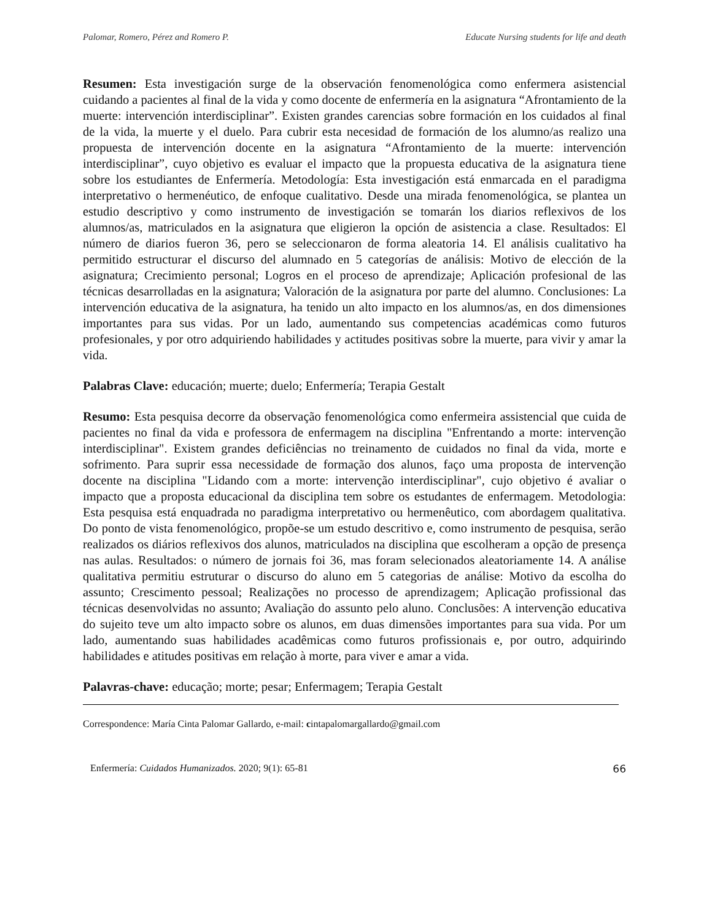Palomar, Romero, Pérez and Romero P. Educate Nursing students for life and death
Resumen: Esta investigación surge de la observación fenomenológica como enfermera asistencial cuidando a pacientes al final de la vida y como docente de enfermería en la asignatura “Afrontamiento de la muerte: intervención interdisciplinar”. Existen grandes carencias sobre formación en los cuidados al final de la vida, la muerte y el duelo. Para cubrir esta necesidad de formación de los alumno/as realizo una propuesta de intervención docente en la asignatura “Afrontamiento de la muerte: intervención interdisciplinar”, cuyo objetivo es evaluar el impacto que la propuesta educativa de la asignatura tiene sobre los estudiantes de Enfermería. Metodología: Esta investigación está enmarcada en el paradigma interpretativo o hermenéutico, de enfoque cualitativo. Desde una mirada fenomenológica, se plantea un estudio descriptivo y como instrumento de investigación se tomarán los diarios reflexivos de los alumnos/as, matriculados en la asignatura que eligieron la opción de asistencia a clase. Resultados: El número de diarios fueron 36, pero se seleccionaron de forma aleatoria 14. El análisis cualitativo ha permitido estructurar el discurso del alumnado en 5 categorías de análisis: Motivo de elección de la asignatura; Crecimiento personal; Logros en el proceso de aprendizaje; Aplicación profesional de las técnicas desarrolladas en la asignatura; Valoración de la asignatura por parte del alumno. Conclusiones: La intervención educativa de la asignatura, ha tenido un alto impacto en los alumnos/as, en dos dimensiones importantes para sus vidas. Por un lado, aumentando sus competencias académicas como futuros profesionales, y por otro adquiriendo habilidades y actitudes positivas sobre la muerte, para vivir y amar la vida.
Palabras Clave: educación; muerte; duelo; Enfermería; Terapia Gestalt
Resumo: Esta pesquisa decorre da observação fenomenológica como enfermeira assistencial que cuida de pacientes no final da vida e professora de enfermagem na disciplina "Enfrentando a morte: intervenção interdisciplinar". Existem grandes deficiências no treinamento de cuidados no final da vida, morte e sofrimento. Para suprir essa necessidade de formação dos alunos, faço uma proposta de intervenção docente na disciplina "Lidando com a morte: intervenção interdisciplinar", cujo objetivo é avaliar o impacto que a proposta educacional da disciplina tem sobre os estudantes de enfermagem. Metodologia: Esta pesquisa está enquadrada no paradigma interpretativo ou hermenêutico, com abordagem qualitativa. Do ponto de vista fenomenológico, propõe-se um estudo descritivo e, como instrumento de pesquisa, serão realizados os diários reflexivos dos alunos, matriculados na disciplina que escolheram a opção de presença nas aulas. Resultados: o número de jornais foi 36, mas foram selecionados aleatoriamente 14. A análise qualitativa permitiu estruturar o discurso do aluno em 5 categorias de análise: Motivo da escolha do assunto; Crescimento pessoal; Realizações no processo de aprendizagem; Aplicação profissional das técnicas desenvolvidas no assunto; Avaliação do assunto pelo aluno. Conclusões: A intervenção educativa do sujeito teve um alto impacto sobre os alunos, em duas dimensões importantes para sua vida. Por um lado, aumentando suas habilidades acadêmicas como futuros profissionais e, por outro, adquirindo habilidades e atitudes positivas em relação à morte, para viver e amar a vida.
Palavras-chave: educação; morte; pesar; Enfermagem; Terapia Gestalt
Correspondence: María Cinta Palomar Gallardo, e-mail: cintapalomargallardo@gmail.com
Enfermería: Cuidados Humanizados. 2020; 9(1): 65-81 66